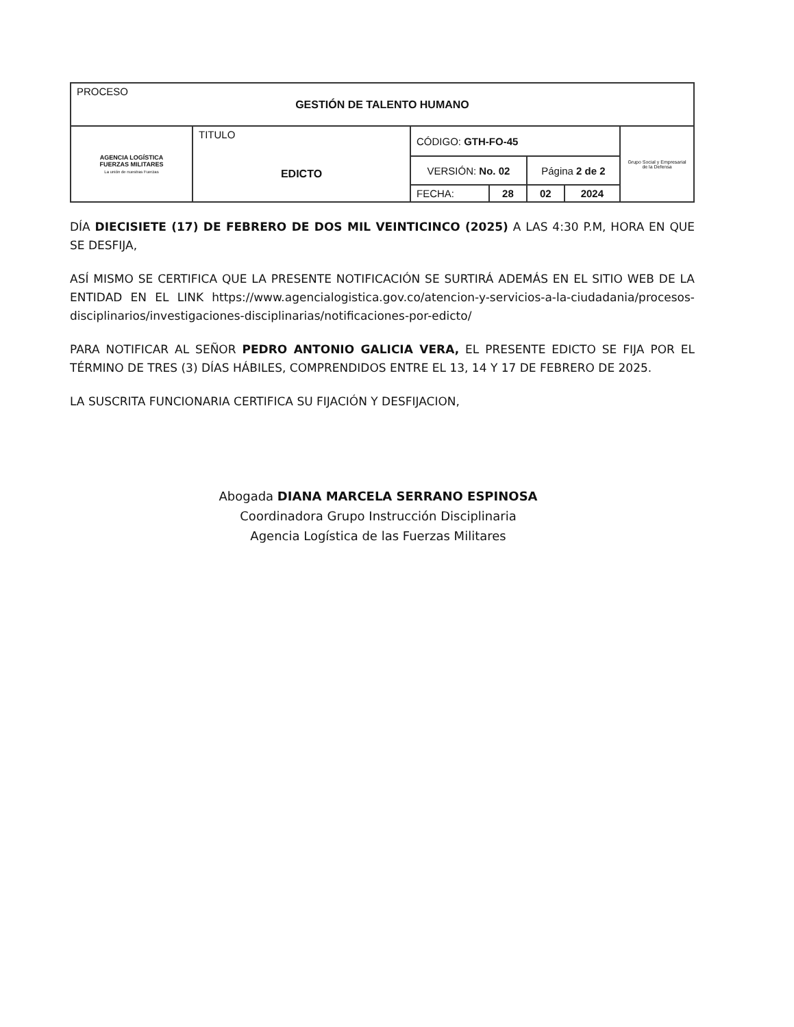| PROCESO GESTIÓN DE TALENTO HUMANO | | | | | | |
| AGENCIA LOGÍSTICA FUERZAS MILITARES La unión de nuestras Fuerzas | TITULO EDICTO | CÓDIGO: GTH-FO-45 | | | | Grupo Social y Empresarial de la Defensa |
| | | VERSIÓN: No. 02 | | Página 2 de 2 | | |
| | | FECHA: | 28 | 02 | 2024 | |
DÍA DIECISIETE (17) DE FEBRERO DE DOS MIL VEINTICINCO (2025) A LAS 4:30 P.M, HORA EN QUE SE DESFIJA,
ASÍ MISMO SE CERTIFICA QUE LA PRESENTE NOTIFICACIÓN SE SURTIRÁ ADEMÁS EN EL SITIO WEB DE LA ENTIDAD EN EL LINK https://www.agencialogistica.gov.co/atencion-y-servicios-a-la-ciudadania/procesos-disciplinarios/investigaciones-disciplinarias/notificaciones-por-edicto/
PARA NOTIFICAR AL SEÑOR PEDRO ANTONIO GALICIA VERA, EL PRESENTE EDICTO SE FIJA POR EL TÉRMINO DE TRES (3) DÍAS HÁBILES, COMPRENDIDOS ENTRE EL 13, 14 Y 17 DE FEBRERO DE 2025.
LA SUSCRITA FUNCIONARIA CERTIFICA SU FIJACIÓN Y DESFIJACION,
Abogada DIANA MARCELA SERRANO ESPINOSA
Coordinadora Grupo Instrucción Disciplinaria
Agencia Logística de las Fuerzas Militares